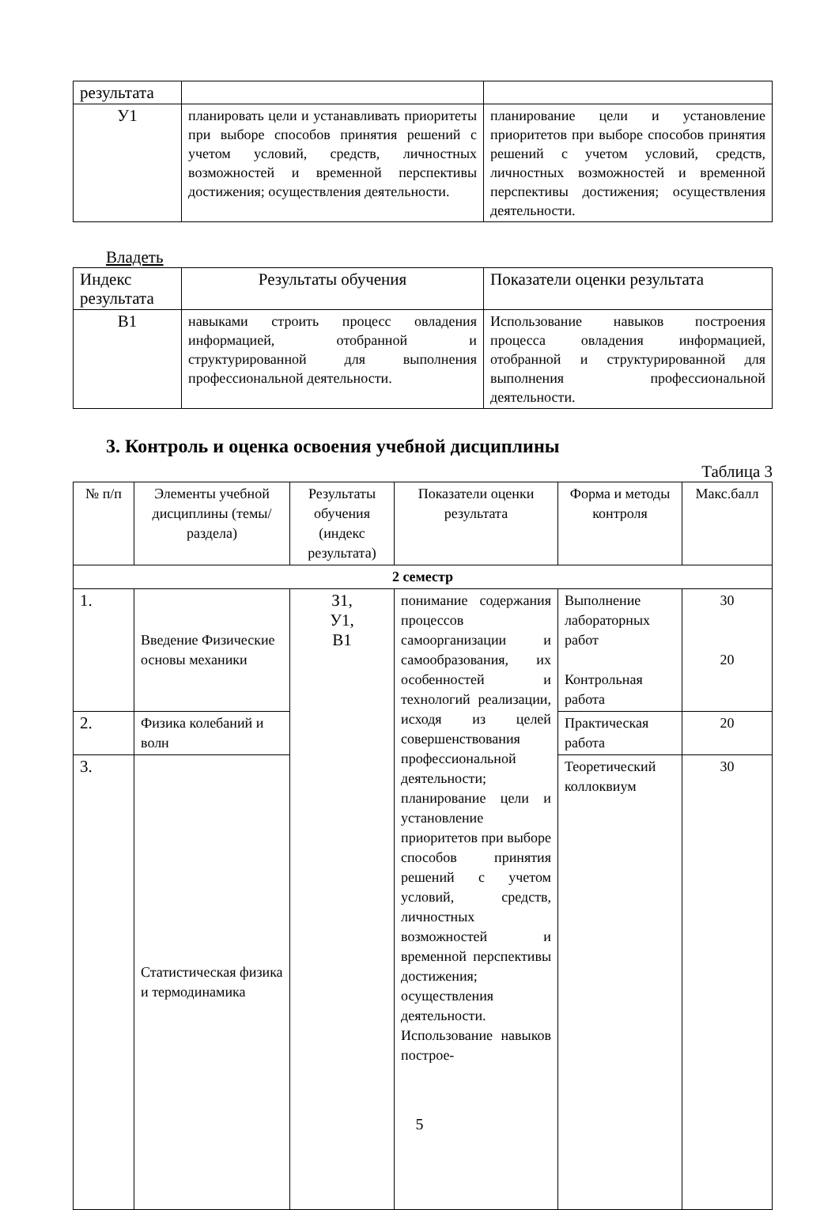| результата | | |
| У1 | планировать цели и устанавливать приоритеты при выборе способов принятия решений с учетом условий, средств, личностных возможностей и временной перспективы достижения; осуществления деятельности. | планирование цели и установление приоритетов при выборе способов принятия решений с учетом условий, средств, личностных возможностей и временной перспективы достижения; осуществления деятельности. |
Владеть
| Индекс результата | Результаты обучения | Показатели оценки результата |
| В1 | навыками строить процесс овладения информацией, отобранной и структурированной для выполнения профессиональной деятельности. | Использование навыков построения процесса овладения информацией, отобранной и структурированной для выполнения профессиональной деятельности. |
3. Контроль и оценка освоения учебной дисциплины
Таблица 3
| № п/п | Элементы учебной дисциплины (темы/раздела) | Результаты обучения (индекс результата) | Показатели оценки результата | Форма и методы контроля | Макс.балл |
| --- | --- | --- | --- | --- | --- |
| 2 семестр | | | | | |
| 1. | Введение Физические основы механики | З1, У1, В1 | понимание содержания процессов самоорганизации и самообразования, их особенностей и технологий реализации, исходя из целей совершенствования профессиональной деятельности; планирование цели и установление приоритетов при выборе способов принятия решений с учетом условий, средств, личностных возможностей и временной перспективы достижения; осуществления деятельности. Использование навыков построе- | Выполнение лабораторных работ Контрольная работа | 30 20 |
| 2. | Физика колебаний и волн | | | Практическая работа | 20 |
| 3. | Статистическая физика и термодинамика | | | Теоретический коллоквиум | 30 |
5